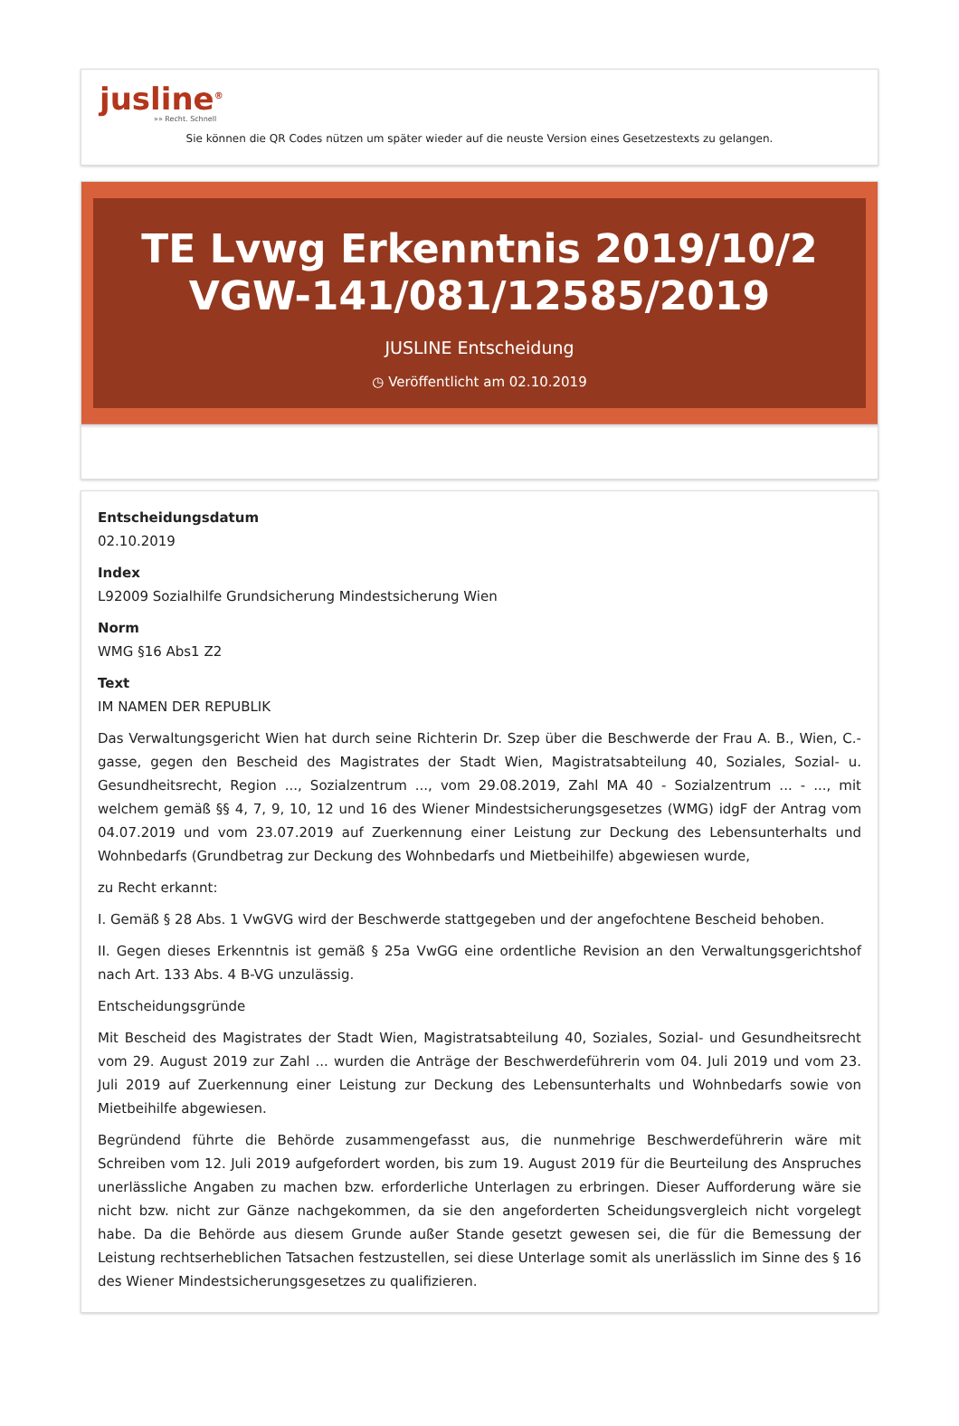jusline<sup>®</sup>
»» Recht. Schnell
Sie können die QR Codes nützen um später wieder auf die neuste Version eines Gesetzestexts zu gelangen.
TE Lvwg Erkenntnis 2019/10/2 VGW-141/081/12585/2019
JUSLINE Entscheidung
◷ Veröffentlicht am 02.10.2019
Entscheidungsdatum
02.10.2019
Index
L92009 Sozialhilfe Grundsicherung Mindestsicherung Wien
Norm
WMG §16 Abs1 Z2
Text
IM NAMEN DER REPUBLIK
Das Verwaltungsgericht Wien hat durch seine Richterin Dr. Szep über die Beschwerde der Frau A. B., Wien, C.-gasse, gegen den Bescheid des Magistrates der Stadt Wien, Magistratsabteilung 40, Soziales, Sozial- u. Gesundheitsrecht, Region ..., Sozialzentrum ..., vom 29.08.2019, Zahl MA 40 - Sozialzentrum ... - ..., mit welchem gemäß §§ 4, 7, 9, 10, 12 und 16 des Wiener Mindestsicherungsgesetzes (WMG) idgF der Antrag vom 04.07.2019 und vom 23.07.2019 auf Zuerkennung einer Leistung zur Deckung des Lebensunterhalts und Wohnbedarfs (Grundbetrag zur Deckung des Wohnbedarfs und Mietbeihilfe) abgewiesen wurde,
zu Recht erkannt:
I. Gemäß § 28 Abs. 1 VwGVG wird der Beschwerde stattgegeben und der angefochtene Bescheid behoben.
II. Gegen dieses Erkenntnis ist gemäß § 25a VwGG eine ordentliche Revision an den Verwaltungsgerichtshof nach Art. 133 Abs. 4 B-VG unzulässig.
Entscheidungsgründe
Mit Bescheid des Magistrates der Stadt Wien, Magistratsabteilung 40, Soziales, Sozial- und Gesundheitsrecht vom 29. August 2019 zur Zahl ... wurden die Anträge der Beschwerdeführerin vom 04. Juli 2019 und vom 23. Juli 2019 auf Zuerkennung einer Leistung zur Deckung des Lebensunterhalts und Wohnbedarfs sowie von Mietbeihilfe abgewiesen.
Begründend führte die Behörde zusammengefasst aus, die nunmehrige Beschwerdeführerin wäre mit Schreiben vom 12. Juli 2019 aufgefordert worden, bis zum 19. August 2019 für die Beurteilung des Anspruches unerlässliche Angaben zu machen bzw. erforderliche Unterlagen zu erbringen. Dieser Aufforderung wäre sie nicht bzw. nicht zur Gänze nachgekommen, da sie den angeforderten Scheidungsvergleich nicht vorgelegt habe. Da die Behörde aus diesem Grunde außer Stande gesetzt gewesen sei, die für die Bemessung der Leistung rechtserheblichen Tatsachen festzustellen, sei diese Unterlage somit als unerlässlich im Sinne des § 16 des Wiener Mindestsicherungsgesetzes zu qualifizieren.